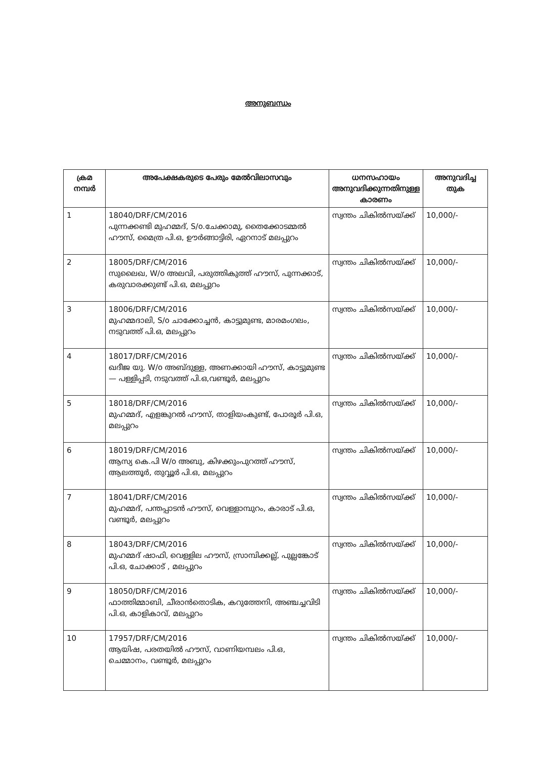അനുബന്ധം
| ക്രമ നമ്പർ | അപേക്ഷകരുടെ പേരും മേൽവിലാസവും | ധനസഹായം അനുവദിക്കുന്നതിനുള്ള കാരണം | അനുവദിച്ച തുക |
| --- | --- | --- | --- |
| 1 | 18040/DRF/CM/2016 പുന്നക്കണ്ടി മുഹമ്മദ്, S/o.ചേക്കാമു, തൈക്കോടമ്മൽ ഹൗസ്, മൈത്ര പി.ഒ, ഊർങ്ങാട്ടിരി, ഏറനാട് മലപ്പുറം | സ്വന്തം ചികിൽസയ്ക്ക് | 10,000/- |
| 2 | 18005/DRF/CM/2016 സുലൈഖ, W/o അലവി, പരുത്തികുത്ത് ഹൗസ്, പുന്നക്കാട്, കരുവാരക്കുണ്ട് പി.ഒ, മലപ്പുറം | സ്വന്തം ചികിൽസയ്ക്ക് | 10,000/- |
| 3 | 18006/DRF/CM/2016 മുഹമ്മദാലി, S/o ചാക്കോച്ചൻ, കാട്ടുമുണ്ട, മാരമംഗലം, നടുവത്ത് പി.ഒ, മലപ്പുറം | സ്വന്തം ചികിൽസയ്ക്ക് | 10,000/- |
| 4 | 18017/DRF/CM/2016 ഖദീജ യു. W/o അബ്ദുള്ള, അണക്കായി ഹൗസ്, കാട്ടുമുണ്ട — പള്ളിപ്പടി, നടുവത്ത് പി.ഒ,വണ്ടൂർ, മലപ്പുറം | സ്വന്തം ചികിൽസയ്ക്ക് | 10,000/- |
| 5 | 18018/DRF/CM/2016 മുഹമ്മദ്, എളങ്കുറൽ ഹൗസ്, താളിയംകുണ്ട്, പോരൂർ പി.ഒ, മലപ്പുറം | സ്വന്തം ചികിൽസയ്ക്ക് | 10,000/- |
| 6 | 18019/DRF/CM/2016 ആസ്യ കെ.പി W/o അബു, കിഴക്കുംപുറത്ത് ഹൗസ്, ആലത്തൂർ, തുവ്വൂർ പി.ഒ, മലപ്പുറം | സ്വന്തം ചികിൽസയ്ക്ക് | 10,000/- |
| 7 | 18041/DRF/CM/2016 മുഹമ്മദ്, പന്തപ്പാടൻ ഹൗസ്, വെള്ളാമ്പുറം, കാരാട് പി.ഒ, വണ്ടൂർ, മലപ്പുറം | സ്വന്തം ചികിൽസയ്ക്ക് | 10,000/- |
| 8 | 18043/DRF/CM/2016 മുഹമ്മദ് ഷാഫി, വെള്ളില ഹൗസ്, സ്രാമ്പിക്കല്ല്, പുല്ലങ്കോട് പി.ഒ, ചോക്കാട് , മലപ്പുറം | സ്വന്തം ചികിൽസയ്ക്ക് | 10,000/- |
| 9 | 18050/DRF/CM/2016 ഫാത്തിമ്മാബി, ചീരാൻതൊടിക, കറുത്തേനി, അഞ്ചച്ചവിടി പി.ഒ, കാളികാവ്, മലപ്പുറം | സ്വന്തം ചികിൽസയ്ക്ക് | 10,000/- |
| 10 | 17957/DRF/CM/2016 ആയിഷ, പരതയിൽ ഹൗസ്, വാണിയമ്പലം പി.ഒ, ചെമ്മാനം, വണ്ടൂർ, മലപ്പുറം | സ്വന്തം ചികിൽസയ്ക്ക് | 10,000/- |